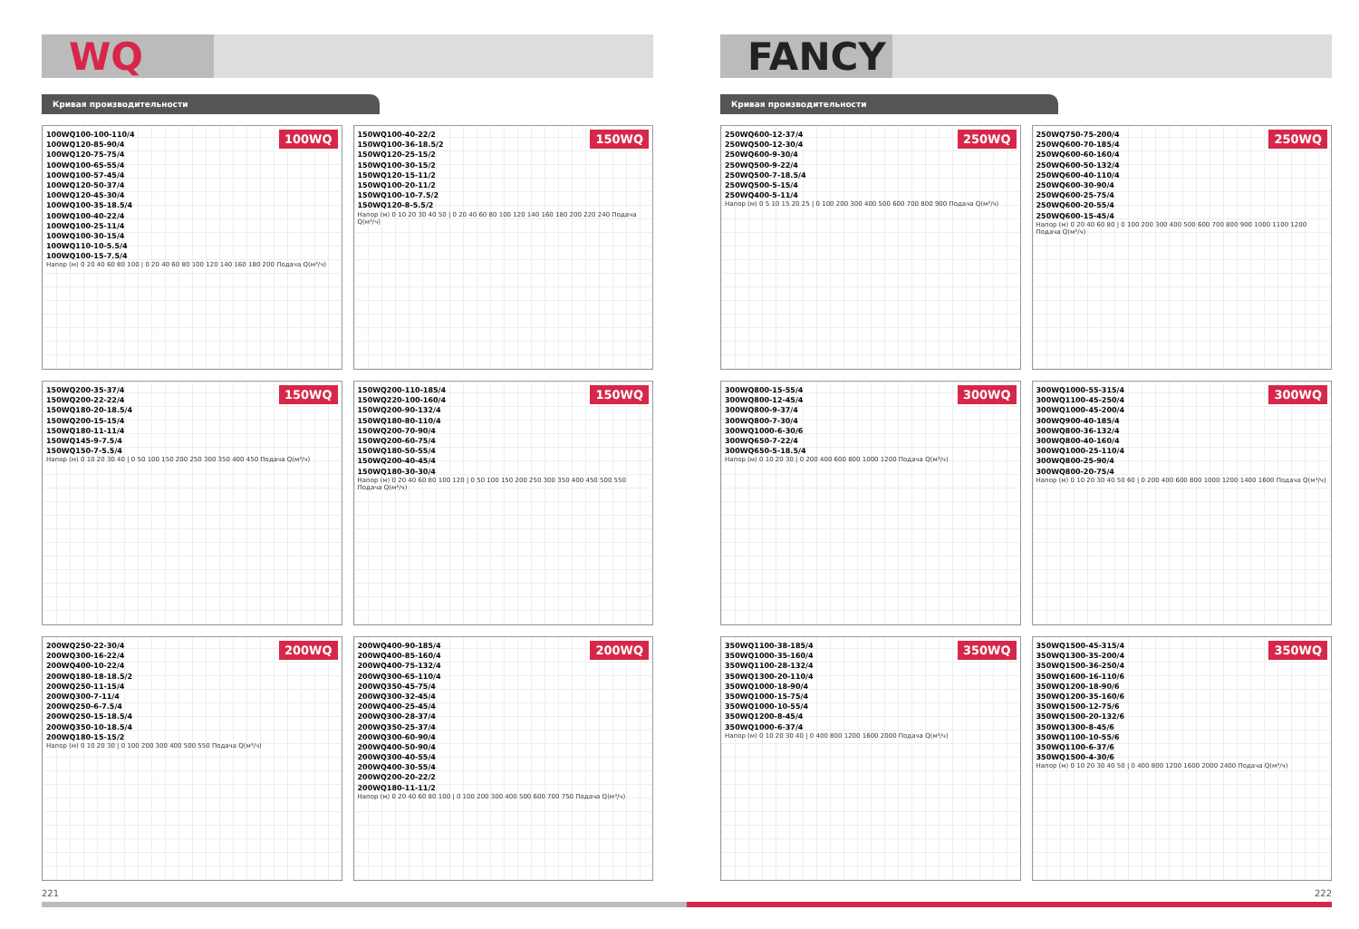WQ
Кривая производительности
100WQ
100WQ100-100-110/4
100WQ120-85-90/4
100WQ120-75-75/4
100WQ100-65-55/4
100WQ100-57-45/4
100WQ120-50-37/4
100WQ120-45-30/4
100WQ100-35-18.5/4
100WQ100-40-22/4
100WQ100-25-11/4
100WQ100-30-15/4
100WQ110-10-5.5/4
100WQ100-15-7.5/4
Напор (м) 0 20 40 60 80 100 | 0 20 40 60 80 100 120 140 160 180 200 Подача Q(м³/ч)
150WQ
150WQ100-40-22/2
150WQ100-36-18.5/2
150WQ120-25-15/2
150WQ100-30-15/2
150WQ120-15-11/2
150WQ100-20-11/2
150WQ100-10-7.5/2
150WQ120-8-5.5/2
Напор (м) 0 10 20 30 40 50 | 0 20 40 60 80 100 120 140 160 180 200 220 240 Подача Q(м³/ч)
150WQ
150WQ200-35-37/4
150WQ200-22-22/4
150WQ180-20-18.5/4
150WQ200-15-15/4
150WQ180-11-11/4
150WQ145-9-7.5/4
150WQ150-7-5.5/4
Напор (м) 0 10 20 30 40 | 0 50 100 150 200 250 300 350 400 450 Подача Q(м³/ч)
150WQ
150WQ200-110-185/4
150WQ220-100-160/4
150WQ200-90-132/4
150WQ180-80-110/4
150WQ200-70-90/4
150WQ200-60-75/4
150WQ180-50-55/4
150WQ200-40-45/4
150WQ180-30-30/4
Напор (м) 0 20 40 60 80 100 120 | 0 50 100 150 200 250 300 350 400 450 500 550 Подача Q(м³/ч)
200WQ
200WQ250-22-30/4
200WQ300-16-22/4
200WQ400-10-22/4
200WQ180-18-18.5/2
200WQ250-11-15/4
200WQ300-7-11/4
200WQ250-6-7.5/4
200WQ250-15-18.5/4
200WQ350-10-18.5/4
200WQ180-15-15/2
Напор (м) 0 10 20 30 | 0 100 200 300 400 500 550 Подача Q(м³/ч)
200WQ
200WQ400-90-185/4
200WQ400-85-160/4
200WQ400-75-132/4
200WQ300-65-110/4
200WQ350-45-75/4
200WQ300-32-45/4
200WQ400-25-45/4
200WQ300-28-37/4
200WQ350-25-37/4
200WQ300-60-90/4
200WQ400-50-90/4
200WQ300-40-55/4
200WQ400-30-55/4
200WQ200-20-22/2
200WQ180-11-11/2
Напор (м) 0 20 40 60 80 100 | 0 100 200 300 400 500 600 700 750 Подача Q(м³/ч)
FANCY
Кривая производительности
250WQ
250WQ600-12-37/4
250WQ500-12-30/4
250WQ600-9-30/4
250WQ500-9-22/4
250WQ500-7-18.5/4
250WQ500-5-15/4
250WQ400-5-11/4
Напор (м) 0 5 10 15 20 25 | 0 100 200 300 400 500 600 700 800 900 Подача Q(м³/ч)
250WQ
250WQ750-75-200/4
250WQ600-70-185/4
250WQ600-60-160/4
250WQ600-50-132/4
250WQ600-40-110/4
250WQ600-30-90/4
250WQ600-25-75/4
250WQ600-20-55/4
250WQ600-15-45/4
Напор (м) 0 20 40 60 80 | 0 100 200 300 400 500 600 700 800 900 1000 1100 1200 Подача Q(м³/ч)
300WQ
300WQ800-15-55/4
300WQ800-12-45/4
300WQ800-9-37/4
300WQ800-7-30/4
300WQ1000-6-30/6
300WQ650-7-22/4
300WQ650-5-18.5/4
Напор (м) 0 10 20 30 | 0 200 400 600 800 1000 1200 Подача Q(м³/ч)
300WQ
300WQ1000-55-315/4
300WQ1100-45-250/4
300WQ1000-45-200/4
300WQ900-40-185/4
300WQ800-36-132/4
300WQ800-40-160/4
300WQ1000-25-110/4
300WQ800-25-90/4
300WQ800-20-75/4
Напор (м) 0 10 20 30 40 50 60 | 0 200 400 600 800 1000 1200 1400 1600 Подача Q(м³/ч)
350WQ
350WQ1100-38-185/4
350WQ1000-35-160/4
350WQ1100-28-132/4
350WQ1300-20-110/4
350WQ1000-18-90/4
350WQ1000-15-75/4
350WQ1000-10-55/4
350WQ1200-8-45/4
350WQ1000-6-37/4
Напор (м) 0 10 20 30 40 | 0 400 800 1200 1600 2000 Подача Q(м³/ч)
350WQ
350WQ1500-45-315/4
350WQ1300-35-200/4
350WQ1500-36-250/4
350WQ1600-16-110/6
350WQ1200-18-90/6
350WQ1200-35-160/6
350WQ1500-12-75/6
350WQ1500-20-132/6
350WQ1300-8-45/6
350WQ1100-10-55/6
350WQ1100-6-37/6
350WQ1500-4-30/6
Напор (м) 0 10 20 30 40 50 | 0 400 800 1200 1600 2000 2400 Подача Q(м³/ч)
221 222